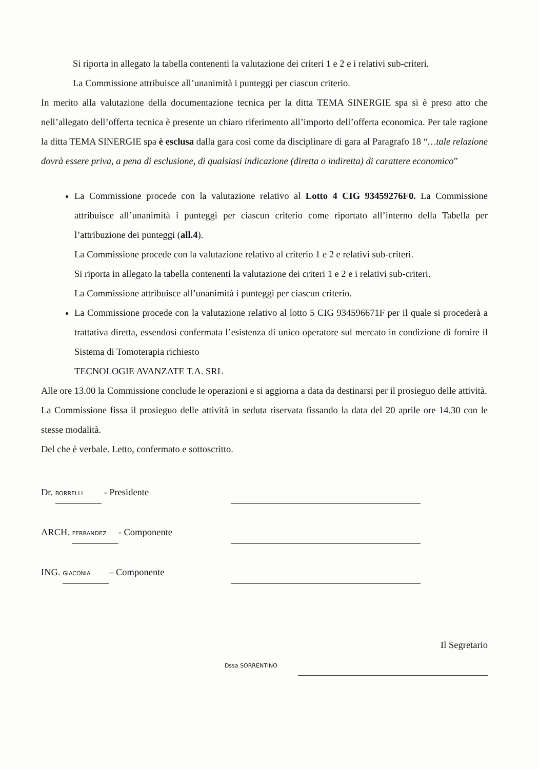Si riporta in allegato la tabella contenenti la valutazione dei criteri 1 e 2 e i relativi sub-criteri.
La Commissione attribuisce all’unanimità i punteggi per ciascun criterio.
In merito alla valutazione della documentazione tecnica per la ditta TEMA SINERGIE spa si è preso atto che nell’allegato dell’offerta tecnica è presente un chiaro riferimento all’importo dell’offerta economica. Per tale ragione la ditta TEMA SINERGIE spa è esclusa dalla gara così come da disciplinare di gara al Paragrafo 18 “…tale relazione dovrà essere priva, a pena di esclusione, di qualsiasi indicazione (diretta o indiretta) di carattere economico”
La Commissione procede con la valutazione relativo al Lotto 4 CIG 93459276F0. La Commissione attribuisce all’unanimità i punteggi per ciascun criterio come riportato all’interno della Tabella per l’attribuzione dei punteggi (all.4).
La Commissione procede con la valutazione relativo al criterio 1 e 2 e relativi sub-criteri.
Si riporta in allegato la tabella contenenti la valutazione dei criteri 1 e 2 e i relativi sub-criteri.
La Commissione attribuisce all’unanimità i punteggi per ciascun criterio.
La Commissione procede con la valutazione relativo al lotto 5 CIG 934596671F per il quale si procederà a trattativa diretta, essendosi confermata l’esistenza di unico operatore sul mercato in condizione di fornire il Sistema di Tomoterapia richiesto
TECNOLOGIE AVANZATE T.A. SRL
Alle ore 13.00 la Commissione conclude le operazioni e si aggiorna a data da destinarsi per il prosieguo delle attività.
La Commissione fissa il prosieguo delle attività in seduta riservata fissando la data del 20 aprile ore 14.30 con le stesse modalità.
Del che è verbale. Letto, confermato e sottoscritto.
Dr. BORRELLI - Presidente
ARCH. FERRANDEZ - Componente
ING. GIACONIA – Componente
Il Segretario
Dssa SORRENTINO